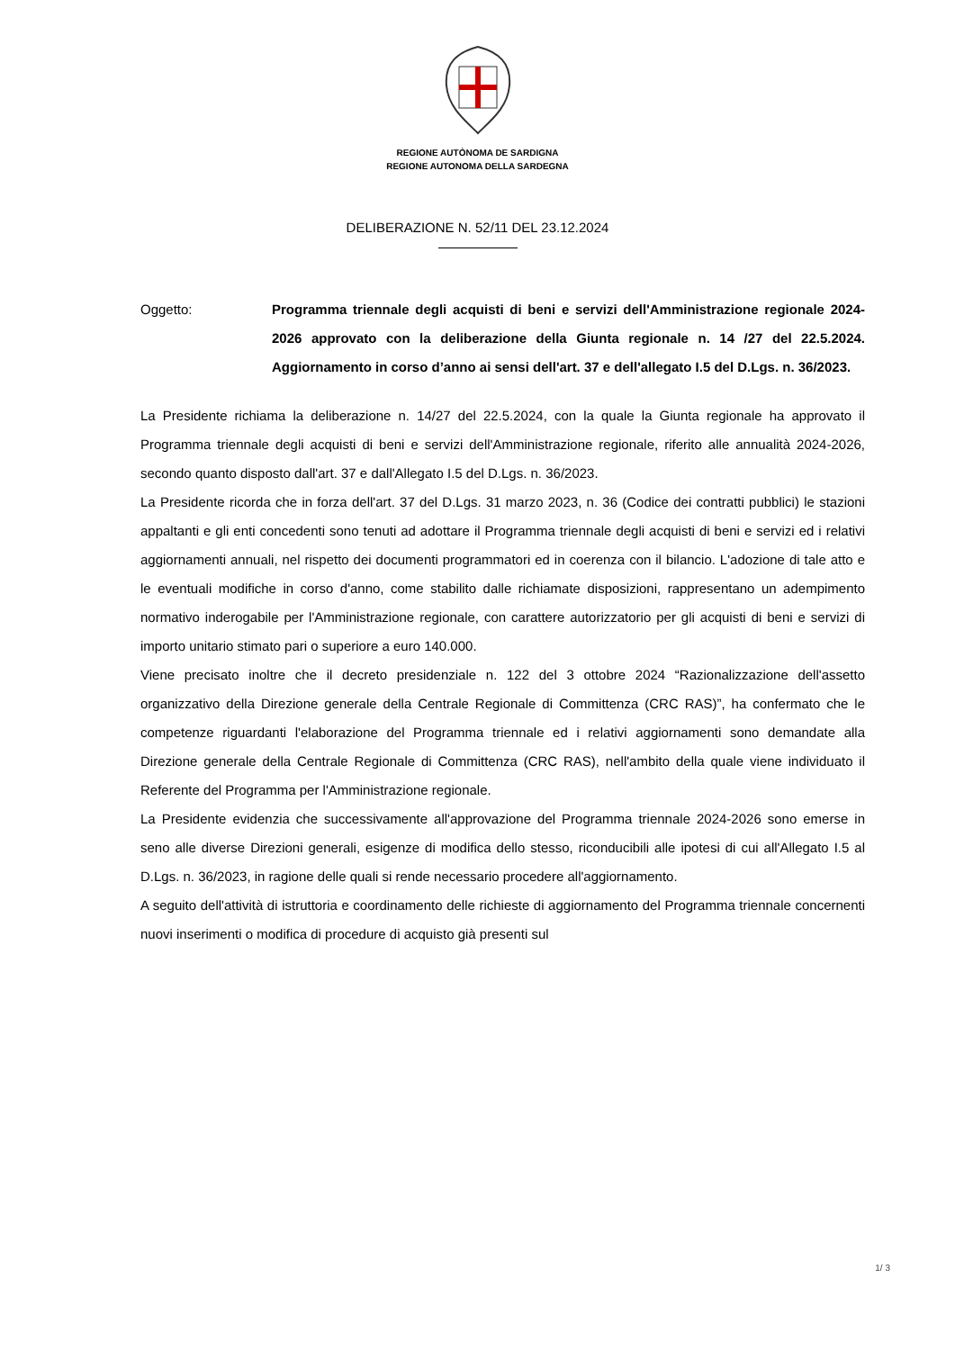REGIONE AUTÒNOMA DE SARDIGNA
REGIONE AUTONOMA DELLA SARDEGNA
DELIBERAZIONE N. 52/11 DEL 23.12.2024
Oggetto: Programma triennale degli acquisti di beni e servizi dell'Amministrazione regionale 2024-2026 approvato con la deliberazione della Giunta regionale n. 14 /27 del 22.5.2024. Aggiornamento in corso d’anno ai sensi dell'art. 37 e dell'allegato I.5 del D.Lgs. n. 36/2023.
La Presidente richiama la deliberazione n. 14/27 del 22.5.2024, con la quale la Giunta regionale ha approvato il Programma triennale degli acquisti di beni e servizi dell'Amministrazione regionale, riferito alle annualità 2024-2026, secondo quanto disposto dall'art. 37 e dall'Allegato I.5 del D.Lgs. n. 36/2023.
La Presidente ricorda che in forza dell'art. 37 del D.Lgs. 31 marzo 2023, n. 36 (Codice dei contratti pubblici) le stazioni appaltanti e gli enti concedenti sono tenuti ad adottare il Programma triennale degli acquisti di beni e servizi ed i relativi aggiornamenti annuali, nel rispetto dei documenti programmatori ed in coerenza con il bilancio. L'adozione di tale atto e le eventuali modifiche in corso d'anno, come stabilito dalle richiamate disposizioni, rappresentano un adempimento normativo inderogabile per l'Amministrazione regionale, con carattere autorizzatorio per gli acquisti di beni e servizi di importo unitario stimato pari o superiore a euro 140.000.
Viene precisato inoltre che il decreto presidenziale n. 122 del 3 ottobre 2024 “Razionalizzazione dell'assetto organizzativo della Direzione generale della Centrale Regionale di Committenza (CRC RAS)”, ha confermato che le competenze riguardanti l'elaborazione del Programma triennale ed i relativi aggiornamenti sono demandate alla Direzione generale della Centrale Regionale di Committenza (CRC RAS), nell'ambito della quale viene individuato il Referente del Programma per l'Amministrazione regionale.
La Presidente evidenzia che successivamente all'approvazione del Programma triennale 2024-2026 sono emerse in seno alle diverse Direzioni generali, esigenze di modifica dello stesso, riconducibili alle ipotesi di cui all'Allegato I.5 al D.Lgs. n. 36/2023, in ragione delle quali si rende necessario procedere all'aggiornamento.
A seguito dell'attività di istruttoria e coordinamento delle richieste di aggiornamento del Programma triennale concernenti nuovi inserimenti o modifica di procedure di acquisto già presenti sul
1/ 3